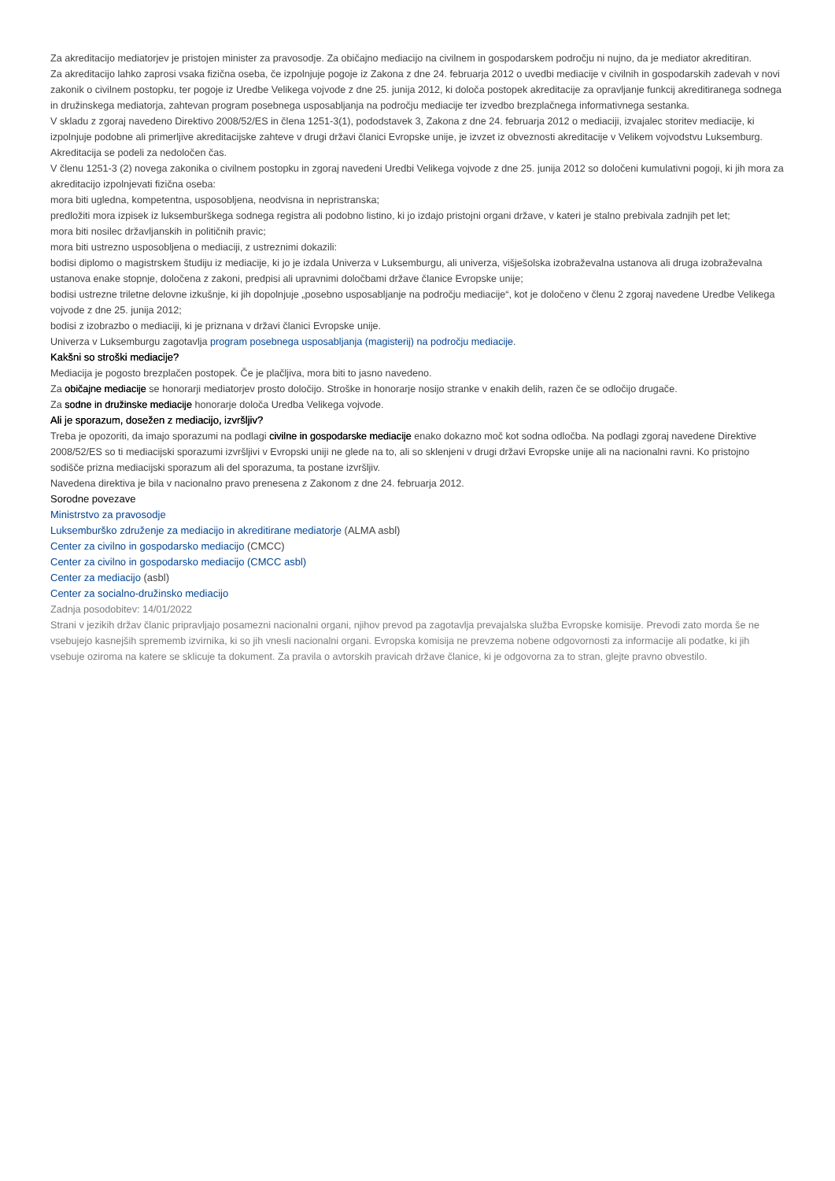Za akreditacijo mediatorjev je pristojen minister za pravosodje. Za običajno mediacijo na civilnem in gospodarskem področju ni nujno, da je mediator akreditiran.
Za akreditacijo lahko zaprosi vsaka fizična oseba, če izpolnjuje pogoje iz Zakona z dne 24. februarja 2012 o uvedbi mediacije v civilnih in gospodarskih zadevah v novi zakonik o civilnem postopku, ter pogoje iz Uredbe Velikega vojvode z dne 25. junija 2012, ki določa postopek akreditacije za opravljanje funkcij akreditiranega sodnega in družinskega mediatorja, zahtevan program posebnega usposabljanja na področju mediacije ter izvedbo brezplačnega informativnega sestanka.
V skladu z zgoraj navedeno Direktivo 2008/52/ES in člena 1251-3(1), pododstavek 3, Zakona z dne 24. februarja 2012 o mediaciji, izvajalec storitev mediacije, ki izpolnjuje podobne ali primerljive akreditacijske zahteve v drugi državi članici Evropske unije, je izvzet iz obveznosti akreditacije v Velikem vojvodstvu Luksemburg.
Akreditacija se podeli za nedoločen čas.
V členu 1251-3 (2) novega zakonika o civilnem postopku in zgoraj navedeni Uredbi Velikega vojvode z dne 25. junija 2012 so določeni kumulativni pogoji, ki jih mora za akreditacijo izpolnjevati fizična oseba:
mora biti ugledna, kompetentna, usposobljena, neodvisna in nepristranska;
predložiti mora izpisek iz luksemburškega sodnega registra ali podobno listino, ki jo izdajo pristojni organi države, v kateri je stalno prebivala zadnjih pet let;
mora biti nosilec državljanskih in političnih pravic;
mora biti ustrezno usposobljena o mediaciji, z ustreznimi dokazili:
bodisi diplomo o magistrskem študiju iz mediacije, ki jo je izdala Univerza v Luksemburgu, ali univerza, višješolska izobraževalna ustanova ali druga izobraževalna ustanova enake stopnje, določena z zakoni, predpisi ali upravnimi določbami države članice Evropske unije;
bodisi ustrezne triletne delovne izkušnje, ki jih dopolnjuje „posebno usposabljanje na področju mediacije“, kot je določeno v členu 2 zgoraj navedene Uredbe Velikega vojvode z dne 25. junija 2012;
bodisi z izobrazbo o mediaciji, ki je priznana v državi članici Evropske unije.
Univerza v Luksemburgu zagotavlja program posebnega usposabljanja (magisterij) na področju mediacije.
Kakšni so stroški mediacije?
Mediacija je pogosto brezplačen postopek. Če je plačljiva, mora biti to jasno navedeno.
Za običajne mediacije se honorarji mediatorjev prosto določijo. Stroške in honorarje nosijo stranke v enakih delih, razen če se odločijo drugače.
Za sodne in družinske mediacije honorarje določa Uredba Velikega vojvode.
Ali je sporazum, dosežen z mediacijo, izvršljiv?
Treba je opozoriti, da imajo sporazumi na podlagi civilne in gospodarske mediacije enako dokazno moč kot sodna odločba. Na podlagi zgoraj navedene Direktive 2008/52/ES so ti mediacijski sporazumi izvršljivi v Evropski uniji ne glede na to, ali so sklenjeni v drugi državi Evropske unije ali na nacionalni ravni. Ko pristojno sodišče prizna mediacijski sporazum ali del sporazuma, ta postane izvršljiv.
Navedena direktiva je bila v nacionalno pravo prenesena z Zakonom z dne 24. februarja 2012.
Sorodne povezave
Ministrstvo za pravosodje
Luksemburško združenje za mediacijo in akreditirane mediatorje (ALMA asbl)
Center za civilno in gospodarsko mediacijo (CMCC)
Center za civilno in gospodarsko mediacijo (CMCC asbl)
Center za mediacijo (asbl)
Center za socialno-družinsko mediacijo
Zadnja posodobitev: 14/01/2022
Strani v jezikih držav članic pripravljajo posamezni nacionalni organi, njihov prevod pa zagotavlja prevajalska služba Evropske komisije. Prevodi zato morda še ne vsebujejo kasnejših sprememb izvirnika, ki so jih vnesli nacionalni organi. Evropska komisija ne prevzema nobene odgovornosti za informacije ali podatke, ki jih vsebuje oziroma na katere se sklicuje ta dokument. Za pravila o avtorskih pravicah države članice, ki je odgovorna za to stran, glejte pravno obvestilo.